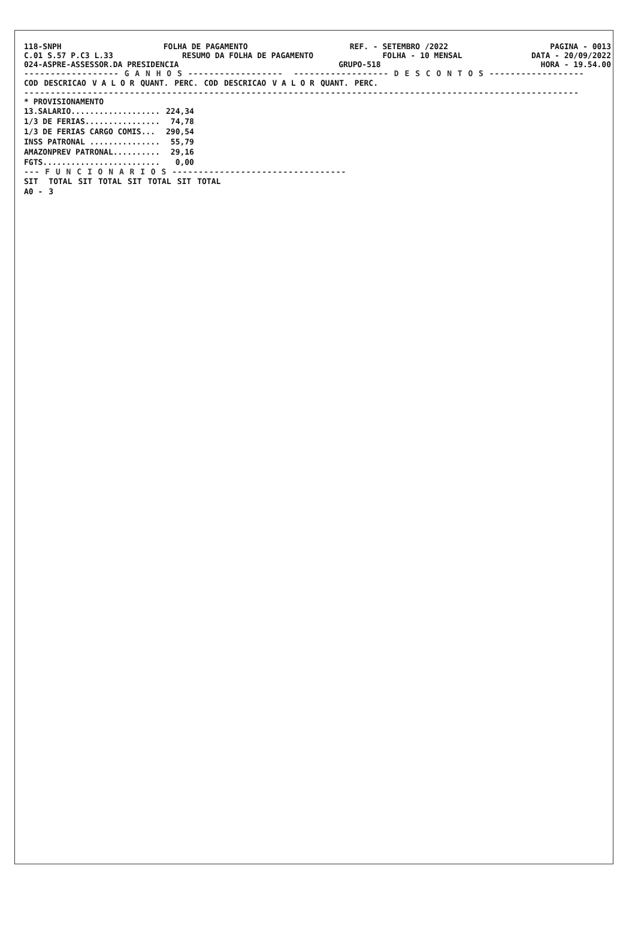118-SNPH FOLHA DE PAGAMENTO REF. - SETEMBRO /2022 PAGINA - 0013
C.01 S.57 P.C3 L.33 RESUMO DA FOLHA DE PAGAMENTO FOLHA - 10 MENSAL DATA - 20/09/2022
024-ASPRE-ASSESSOR.DA PRESIDENCIA GRUPO-518 HORA - 19.54.00
------------------ G A N H O S ------------------ ------------------ D E S C O N T O S ------------------
| COD | DESCRICAO | V A L O R | QUANT. | PERC. | COD | DESCRICAO | V A L O R | QUANT. | PERC. |
| --- | --- | --- | --- | --- | --- | --- | --- | --- | --- |
---------------------------------------------------------------------------------------------------------
* PROVISIONAMENTO
| 13.SALARIO................... | 224,34 |
| 1/3 DE FERIAS................ | 74,78 |
| 1/3 DE FERIAS CARGO COMIS... | 290,54 |
| INSS PATRONAL ............... | 55,79 |
| AMAZONPREV PATRONAL.......... | 29,16 |
| FGTS......................... | 0,00 |
--- F U N C I O N A R I O S ---------------------------------
| SIT | TOTAL | SIT | TOTAL | SIT | TOTAL | SIT | TOTAL |
| --- | --- | --- | --- | --- | --- | --- | --- |
| A0 - | 3 | | | | | | |